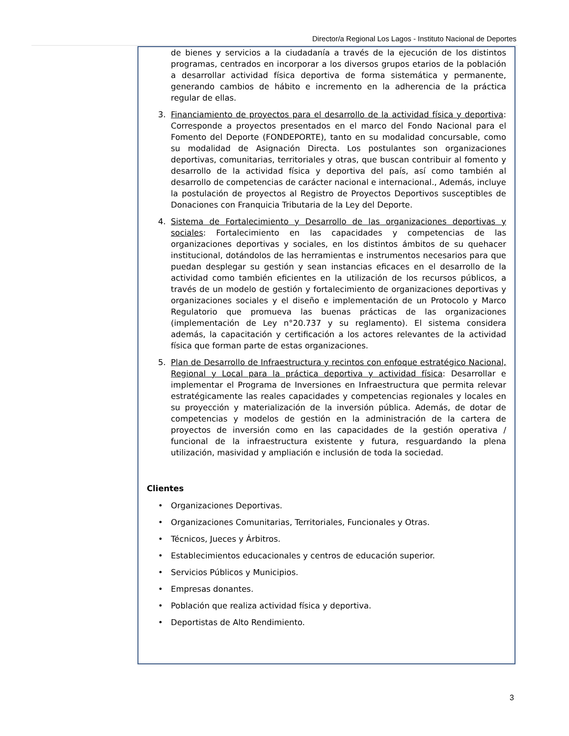Director/a Regional Los Lagos - Instituto Nacional de Deportes
de bienes y servicios a la ciudadanía a través de la ejecución de los distintos programas, centrados en incorporar a los diversos grupos etarios de la población a desarrollar actividad física deportiva de forma sistemática y permanente, generando cambios de hábito e incremento en la adherencia de la práctica regular de ellas.
3. Financiamiento de proyectos para el desarrollo de la actividad física y deportiva: Corresponde a proyectos presentados en el marco del Fondo Nacional para el Fomento del Deporte (FONDEPORTE), tanto en su modalidad concursable, como su modalidad de Asignación Directa. Los postulantes son organizaciones deportivas, comunitarias, territoriales y otras, que buscan contribuir al fomento y desarrollo de la actividad física y deportiva del país, así como también al desarrollo de competencias de carácter nacional e internacional., Además, incluye la postulación de proyectos al Registro de Proyectos Deportivos susceptibles de Donaciones con Franquicia Tributaria de la Ley del Deporte.
4. Sistema de Fortalecimiento y Desarrollo de las organizaciones deportivas y sociales: Fortalecimiento en las capacidades y competencias de las organizaciones deportivas y sociales, en los distintos ámbitos de su quehacer institucional, dotándolos de las herramientas e instrumentos necesarios para que puedan desplegar su gestión y sean instancias eficaces en el desarrollo de la actividad como también eficientes en la utilización de los recursos públicos, a través de un modelo de gestión y fortalecimiento de organizaciones deportivas y organizaciones sociales y el diseño e implementación de un Protocolo y Marco Regulatorio que promueva las buenas prácticas de las organizaciones (implementación de Ley n°20.737 y su reglamento). El sistema considera además, la capacitación y certificación a los actores relevantes de la actividad física que forman parte de estas organizaciones.
5. Plan de Desarrollo de Infraestructura y recintos con enfoque estratégico Nacional, Regional y Local para la práctica deportiva y actividad física: Desarrollar e implementar el Programa de Inversiones en Infraestructura que permita relevar estratégicamente las reales capacidades y competencias regionales y locales en su proyección y materialización de la inversión pública. Además, de dotar de competencias y modelos de gestión en la administración de la cartera de proyectos de inversión como en las capacidades de la gestión operativa / funcional de la infraestructura existente y futura, resguardando la plena utilización, masividad y ampliación e inclusión de toda la sociedad.
Clientes
• Organizaciones Deportivas.
• Organizaciones Comunitarias, Territoriales, Funcionales y Otras.
• Técnicos, Jueces y Árbitros.
• Establecimientos educacionales y centros de educación superior.
• Servicios Públicos y Municipios.
• Empresas donantes.
• Población que realiza actividad física y deportiva.
• Deportistas de Alto Rendimiento.
3